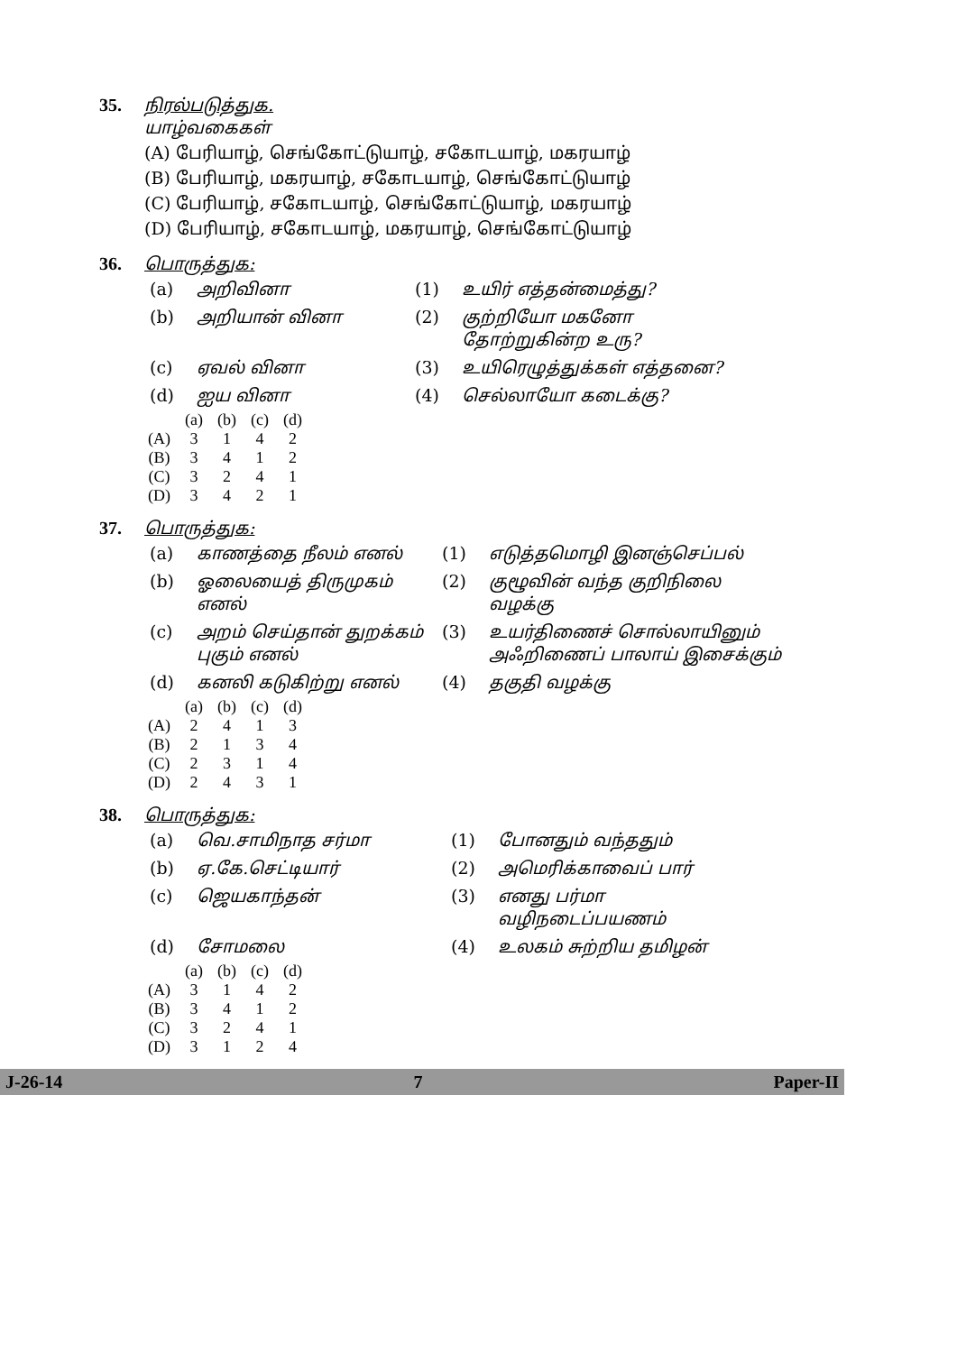35. நிரல்படுத்துக.
யாழ்வகைகள்
(A) பேரியாழ், செங்கோட்டுயாழ், சகோடயாழ், மகரயாழ்
(B) பேரியாழ், மகரயாழ், சகோடயாழ், செங்கோட்டுயாழ்
(C) பேரியாழ், சகோடயாழ், செங்கோட்டுயாழ், மகரயாழ்
(D) பேரியாழ், சகோடயாழ், மகரயாழ், செங்கோட்டுயாழ்
36. பொருத்துக:
| (a) | அறிவினா | (1) | உயிர் எத்தன்மைத்து? |
| (b) | அறியான் வினா | (2) | குற்றியோ மகனோ தோற்றுகின்ற உரு? |
| (c) | ஏவல் வினா | (3) | உயிரெழுத்துக்கள் எத்தனை? |
| (d) | ஐய வினா | (4) | செல்லாயோ கடைக்கு? |
| | (a) | (b) | (c) | (d) |
| (A) | 3 | 1 | 4 | 2 |
| (B) | 3 | 4 | 1 | 2 |
| (C) | 3 | 2 | 4 | 1 |
| (D) | 3 | 4 | 2 | 1 |
37. பொருத்துக:
| (a) | காணத்தை நீலம் எனல் | (1) | எடுத்தமொழி இனஞ்செப்பல் |
| (b) | ஓலையைத் திருமுகம் எனல் | (2) | குழூவின் வந்த குறிநிலை வழக்கு |
| (c) | அறம் செய்தான் துறக்கம் புகும் எனல் | (3) | உயர்திணைச் சொல்லாயினும் அஃறிணைப் பாலாய் இசைக்கும் |
| (d) | கனலி கடுகிற்று எனல் | (4) | தகுதி வழக்கு |
| | (a) | (b) | (c) | (d) |
| (A) | 2 | 4 | 1 | 3 |
| (B) | 2 | 1 | 3 | 4 |
| (C) | 2 | 3 | 1 | 4 |
| (D) | 2 | 4 | 3 | 1 |
38. பொருத்துக:
| (a) | வெ.சாமிநாத சர்மா | (1) | போனதும் வந்ததும் |
| (b) | ஏ.கே.செட்டியார் | (2) | அமெரிக்காவைப் பார் |
| (c) | ஜெயகாந்தன் | (3) | எனது பர்மா வழிநடைப்பயணம் |
| (d) | சோமலை | (4) | உலகம் சுற்றிய தமிழன் |
| | (a) | (b) | (c) | (d) |
| (A) | 3 | 1 | 4 | 2 |
| (B) | 3 | 4 | 1 | 2 |
| (C) | 3 | 2 | 4 | 1 |
| (D) | 3 | 1 | 2 | 4 |
J-26-14 7 Paper-II